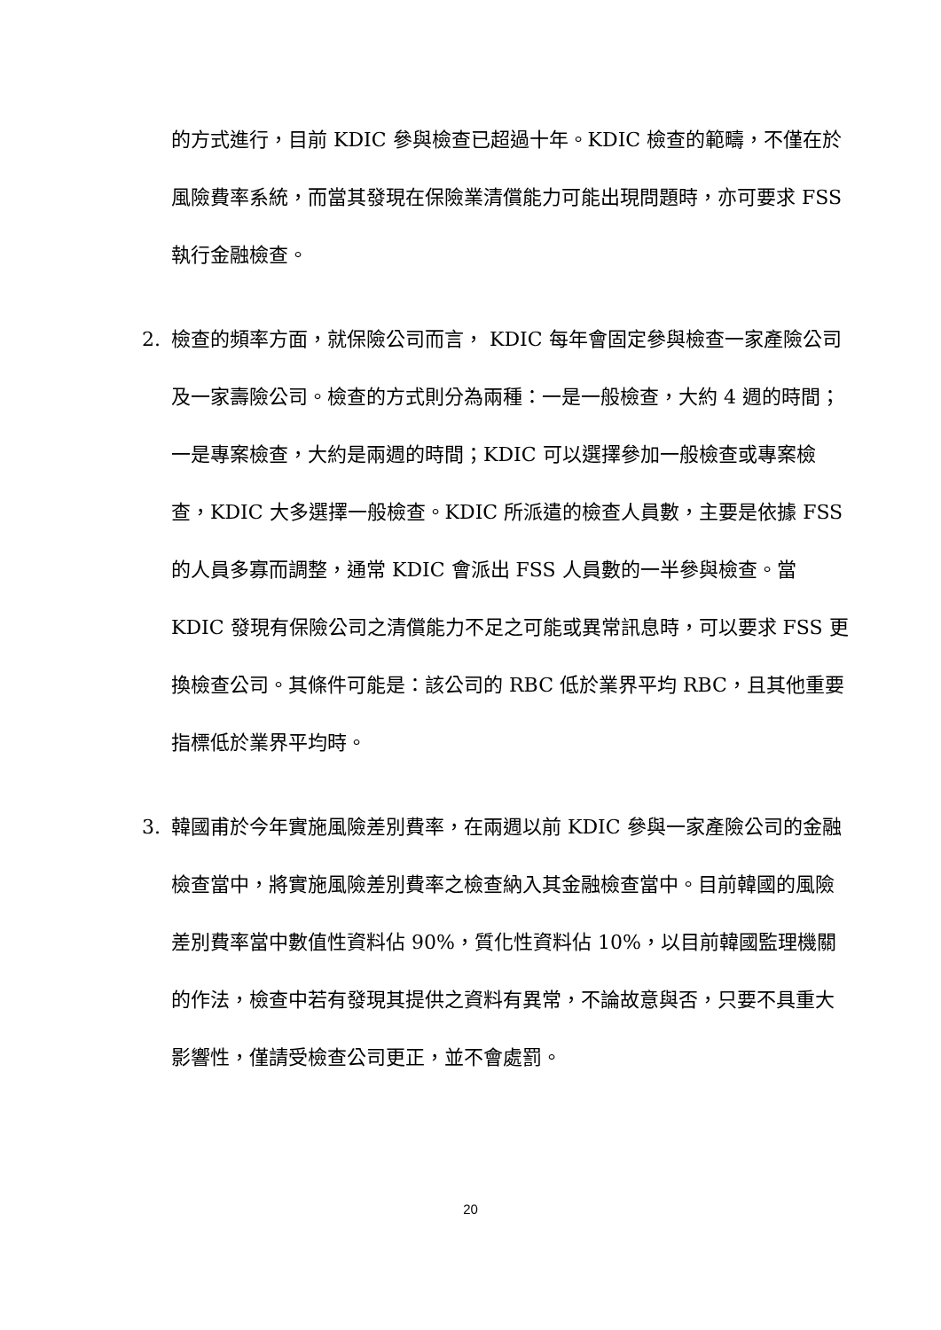的方式進行，目前 KDIC 參與檢查已超過十年。KDIC 檢查的範疇，不僅在於風險費率系統，而當其發現在保險業清償能力可能出現問題時，亦可要求 FSS 執行金融檢查。
2. 檢查的頻率方面，就保險公司而言， KDIC 每年會固定參與檢查一家產險公司及一家壽險公司。檢查的方式則分為兩種：一是一般檢查，大約 4 週的時間；一是專案檢查，大約是兩週的時間；KDIC 可以選擇參加一般檢查或專案檢查，KDIC 大多選擇一般檢查。KDIC 所派遣的檢查人員數，主要是依據 FSS 的人員多寡而調整，通常 KDIC 會派出 FSS 人員數的一半參與檢查。當 KDIC 發現有保險公司之清償能力不足之可能或異常訊息時，可以要求 FSS 更換檢查公司。其條件可能是：該公司的 RBC 低於業界平均 RBC，且其他重要指標低於業界平均時。
3. 韓國甫於今年實施風險差別費率，在兩週以前 KDIC 參與一家產險公司的金融檢查當中，將實施風險差別費率之檢查納入其金融檢查當中。目前韓國的風險差別費率當中數值性資料佔 90%，質化性資料佔 10%，以目前韓國監理機關的作法，檢查中若有發現其提供之資料有異常，不論故意與否，只要不具重大影響性，僅請受檢查公司更正，並不會處罰。
20